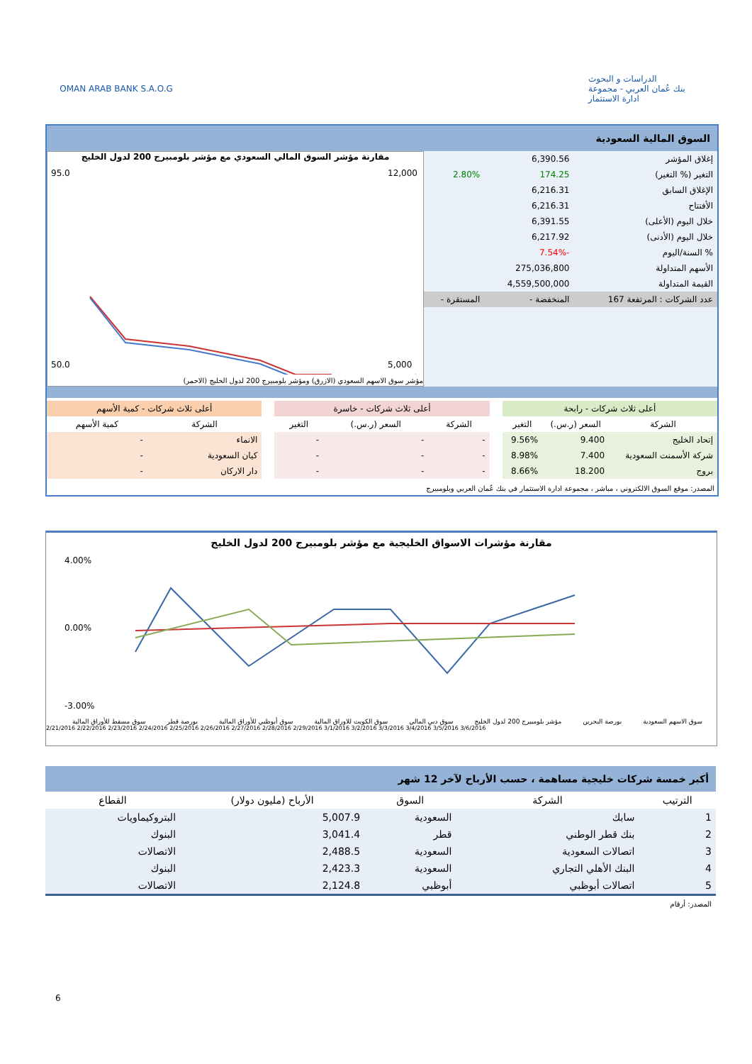OMAN ARAB BANK S.A.O.G الدراسات و البحوث
بنك عُمان العربي - مجموعة ادارة الاستثمار
السوق المالية السعودية
| إغلاق المؤشر | 6,390.56 | |
| التغير (% التغير) | 174.25 | 2.80% |
| الإغلاق السابق | 6,216.31 | |
| الأفتتاح | 6,216.31 | |
| خلال اليوم (الأعلى) | 6,391.55 | |
| خلال اليوم (الأدنى) | 6,217.92 | |
| % السنة/اليوم | -7.54% | |
| الأسهم المتداولة | 275,036,800 | |
| القيمة المتداولة | 4,559,500,000 | |
| عدد الشركات : المرتفعة 167 | المنخفضة - | المستقرة - |
مقارنة مؤشر السوق المالي السعودي مع مؤشر بلومبيرج 200 لدول الخليج
95.0
50.0
12,000
5,000
مؤشر سوق الاسهم السعودي (الازرق) ومؤشر بلومبيرج 200 لدول الخليج (الاحمر)
| أعلى ثلاث شركات - رابحة | | |
| --- | --- | --- |
| الشركة | السعر (ر.س.) | التغير |
| إتحاد الخليج | 9.400 | 9.56% |
| شركة الأسمنت السعودية | 7.400 | 8.98% |
| بروج | 18.200 | 8.66% |
| أعلى ثلاث شركات - خاسرة | | |
| --- | --- | --- |
| الشركة | السعر (ر.س.) | التغير |
| - | - | - |
| - | - | - |
| - | - | - |
| أعلى ثلاث شركات - كمية الأسهم | |
| --- | --- |
| الشركة | كمية الأسهم |
| الانماء | - |
| كيان السعودية | - |
| دار الاركان | - |
المصدر: موقع السوق الالكتروني ، مباشر ، مجموعة ادارة الاستثمار في بنك عُمان العربي وبلومبيرج
مقارنة مؤشرات الاسواق الخليجية مع مؤشر بلومبيرج 200 لدول الخليج
4.00%
0.00%
-3.00%
سوق الاسهم السعودية بورصة البحرين مؤشر بلومبيرج 200 لدول الخليج سوق دبي المالي سوق الكويت للاوراق المالية سوق أبوظبي للأوراق المالية بورصة قطر سوق مسقط للأوراق المالية
2/21/2016 2/22/2016 2/23/2016 2/24/2016 2/25/2016 2/26/2016 2/27/2016 2/28/2016 2/29/2016 3/1/2016 3/2/2016 3/3/2016 3/4/2016 3/5/2016 3/6/2016
أكبر خمسة شركات خليجية مساهمة ، حسب الأرباح لآخر 12 شهر
| الترتيب | الشركة | السوق | الأرباح (مليون دولار) | القطاع |
| --- | --- | --- | --- | --- |
| 1 | سابك | السعودية | 5,007.9 | البتروكيماويات |
| 2 | بنك قطر الوطني | قطر | 3,041.4 | البنوك |
| 3 | اتصالات السعودية | السعودية | 2,488.5 | الاتصالات |
| 4 | البنك الأهلي التجاري | السعودية | 2,423.3 | البنوك |
| 5 | اتصالات أبوظبي | أبوظبي | 2,124.8 | الاتصالات |
المصدر: أرقام
6